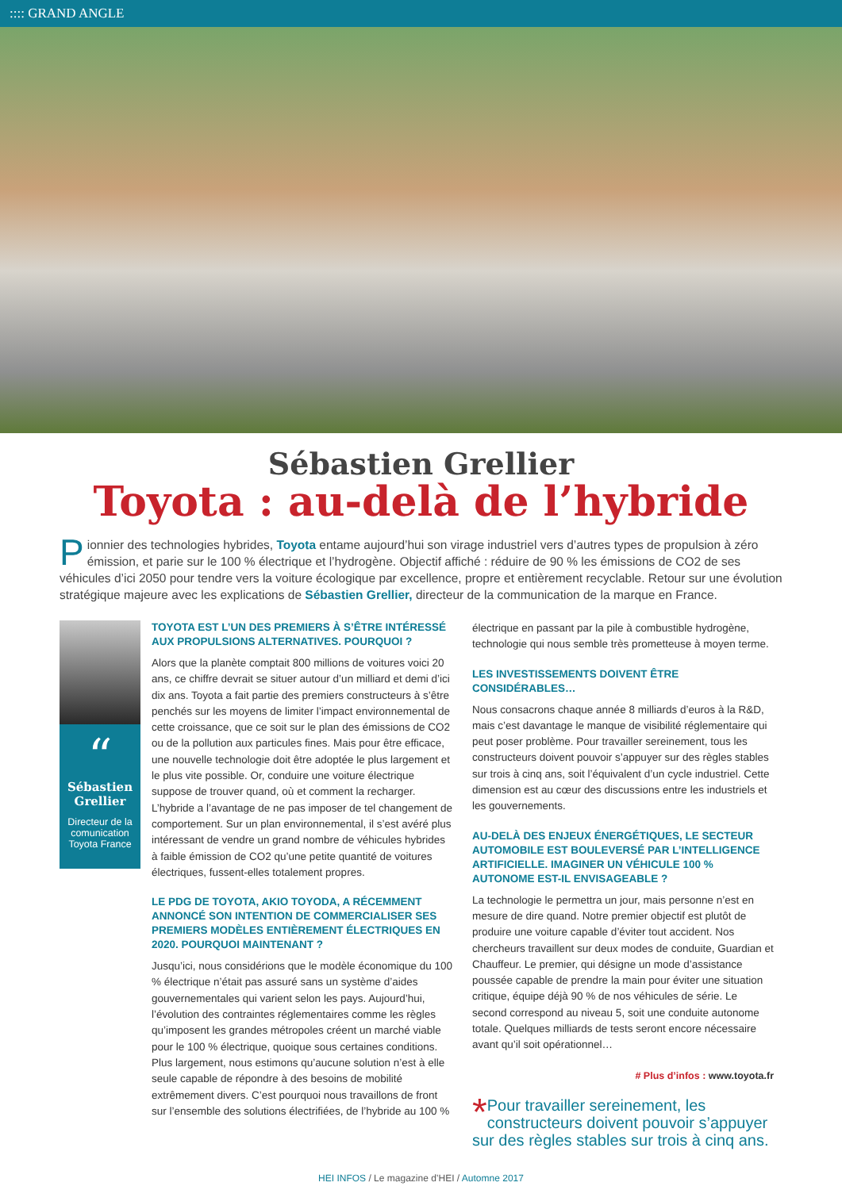:::: GRAND ANGLE
Sébastien Grellier
Toyota : au-delà de l’hybride
Pionnier des technologies hybrides, Toyota entame aujourd’hui son virage industriel vers d’autres types de propulsion à zéro émission, et parie sur le 100 % électrique et l’hydrogène. Objectif affiché : réduire de 90 % les émissions de CO2 de ses véhicules d’ici 2050 pour tendre vers la voiture écologique par excellence, propre et entièrement recyclable. Retour sur une évolution stratégique majeure avec les explications de Sébastien Grellier, directeur de la communication de la marque en France.
“
Sébastien Grellier
Directeur de la comunication Toyota France
TOYOTA EST L’UN DES PREMIERS À S’ÊTRE INTÉRESSÉ AUX PROPULSIONS ALTERNATIVES. POURQUOI ?
Alors que la planète comptait 800 millions de voitures voici 20 ans, ce chiffre devrait se situer autour d’un milliard et demi d’ici dix ans. Toyota a fait partie des premiers constructeurs à s’être penchés sur les moyens de limiter l’impact environnemental de cette croissance, que ce soit sur le plan des émissions de CO2 ou de la pollution aux particules fines. Mais pour être efficace, une nouvelle technologie doit être adoptée le plus largement et le plus vite possible. Or, conduire une voiture électrique suppose de trouver quand, où et comment la recharger. L’hybride a l’avantage de ne pas imposer de tel changement de comportement. Sur un plan environnemental, il s’est avéré plus intéressant de vendre un grand nombre de véhicules hybrides à faible émission de CO2 qu’une petite quantité de voitures électriques, fussent-elles totalement propres.
LE PDG DE TOYOTA, AKIO TOYODA, A RÉCEMMENT ANNONCÉ SON INTENTION DE COMMERCIALISER SES PREMIERS MODÈLES ENTIÈREMENT ÉLECTRIQUES EN 2020. POURQUOI MAINTENANT ?
Jusqu’ici, nous considérions que le modèle économique du 100 % électrique n’était pas assuré sans un système d’aides gouvernementales qui varient selon les pays. Aujourd’hui, l’évolution des contraintes réglementaires comme les règles qu’imposent les grandes métropoles créent un marché viable pour le 100 % électrique, quoique sous certaines conditions. Plus largement, nous estimons qu’aucune solution n’est à elle seule capable de répondre à des besoins de mobilité extrêmement divers. C’est pourquoi nous travaillons de front sur l’ensemble des solutions électrifiées, de l’hybride au 100 %
électrique en passant par la pile à combustible hydrogène, technologie qui nous semble très prometteuse à moyen terme.
LES INVESTISSEMENTS DOIVENT ÊTRE CONSIDÉRABLES…
Nous consacrons chaque année 8 milliards d’euros à la R&D, mais c’est davantage le manque de visibilité réglementaire qui peut poser problème. Pour travailler sereinement, tous les constructeurs doivent pouvoir s’appuyer sur des règles stables sur trois à cinq ans, soit l’équivalent d’un cycle industriel. Cette dimension est au cœur des discussions entre les industriels et les gouvernements.
AU-DELÀ DES ENJEUX ÉNERGÉTIQUES, LE SECTEUR AUTOMOBILE EST BOULEVERSÉ PAR L’INTELLIGENCE ARTIFICIELLE. IMAGINER UN VÉHICULE 100 % AUTONOME EST-IL ENVISAGEABLE ?
La technologie le permettra un jour, mais personne n’est en mesure de dire quand. Notre premier objectif est plutôt de produire une voiture capable d’éviter tout accident. Nos chercheurs travaillent sur deux modes de conduite, Guardian et Chauffeur. Le premier, qui désigne un mode d’assistance poussée capable de prendre la main pour éviter une situation critique, équipe déjà 90 % de nos véhicules de série. Le second correspond au niveau 5, soit une conduite autonome totale. Quelques milliards de tests seront encore nécessaire avant qu’il soit opérationnel…
# Plus d’infos : www.toyota.fr
* Pour travailler sereinement, les constructeurs doivent pouvoir s’appuyer sur des règles stables sur trois à cinq ans.
HEI INFOS / Le magazine d’HEI / Automne 2017